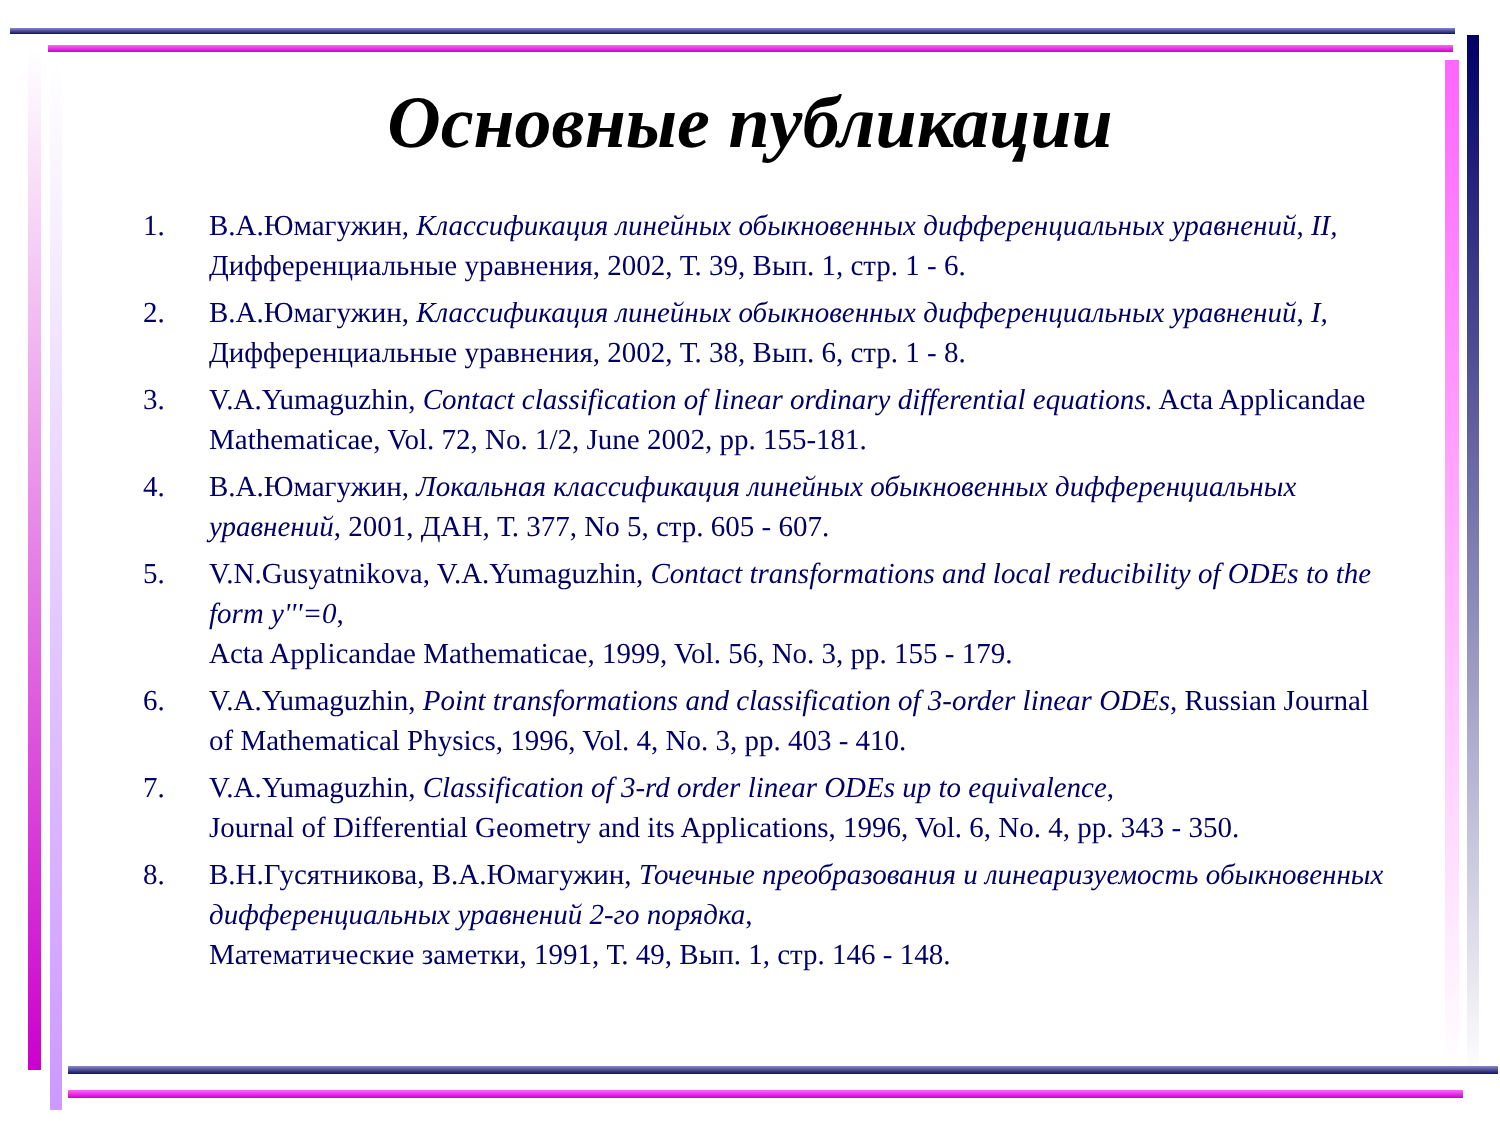Основные публикации
1. В.А.Юмагужин, Классификация линейных обыкновенных дифференциальных уравнений, II, Дифференциальные уравнения, 2002, Т. 39, Вып. 1, стр. 1 - 6.
2. В.А.Юмагужин, Классификация линейных обыкновенных дифференциальных уравнений, I, Дифференциальные уравнения, 2002, Т. 38, Вып. 6, стр. 1 - 8.
3. V.A.Yumaguzhin, Contact classification of linear ordinary differential equations. Acta Applicandae Mathematicae, Vol. 72, No. 1/2, June 2002, pp. 155-181.
4. В.А.Юмагужин, Локальная классификация линейных обыкновенных дифференциальных уравнений, 2001, ДАН, Т. 377, No 5, стр. 605 - 607.
5. V.N.Gusyatnikova, V.A.Yumaguzhin, Contact transformations and local reducibility of ODEs to the form y'''=0,
Acta Applicandae Mathematicae, 1999, Vol. 56, No. 3, pp. 155 - 179.
6. V.A.Yumaguzhin, Point transformations and classification of 3-order linear ODEs, Russian Journal of Mathematical Physics, 1996, Vol. 4, No. 3, pp. 403 - 410.
7. V.A.Yumaguzhin, Classification of 3-rd order linear ODEs up to equivalence,
Journal of Differential Geometry and its Applications, 1996, Vol. 6, No. 4, pp. 343 - 350.
8. В.Н.Гусятникова, В.А.Юмагужин, Точечные преобразования и линеаризуемость обыкновенных дифференциальных уравнений 2-го порядка,
Математические заметки, 1991, Т. 49, Вып. 1, стр. 146 - 148.